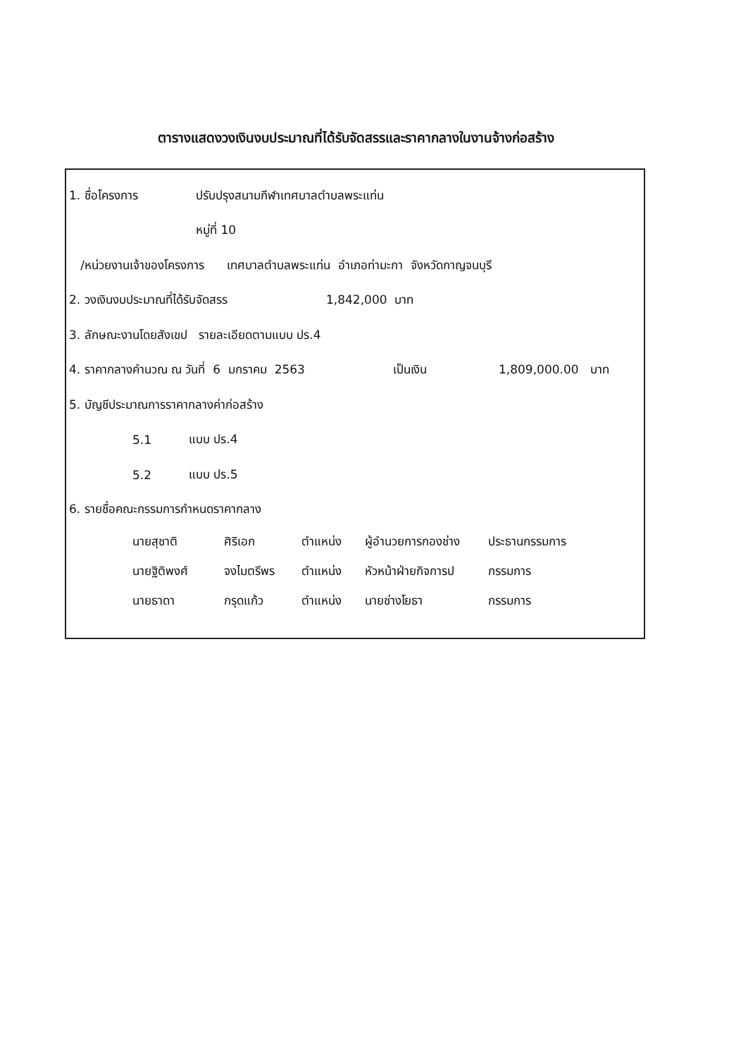ตารางแสดงวงเงินงบประมาณที่ได้รับจัดสรรและราคากลางในงานจ้างก่อสร้าง
1. ชื่อโครงการ ปรับปรุงสนามกีฬาเทศบาลตำบลพระแท่น
หมู่ที่ 10
/หน่วยงานเจ้าของโครงการ เทศบาลตำบลพระแท่น อำเภอท่ามะกา จังหวัดกาญจนบุรี
2. วงเงินงบประมาณที่ได้รับจัดสรร 1,842,000 บาท
3. ลักษณะงานโดยสังเขป รายละเอียดตามแบบ ปร.4
4. ราคากลางคำนวณ ณ วันที่ 6 มกราคม 2563 เป็นเงิน 1,809,000.00 บาท
5. บัญชีประมาณการราคากลางค่าก่อสร้าง
5.1 แบบ ปร.4
5.2 แบบ ปร.5
6. รายชื่อคณะกรรมการกำหนดราคากลาง
นายสุชาติ ศิริเอก ตำแหน่ง ผู้อำนวยการกองช่าง ประธานกรรมการ
นายฐิติพงศ์ จงไมตรีพร ตำแหน่ง หัวหน้าฝ่ายกิจการป กรรมการ
นายธาดา กรุดแก้ว ตำแหน่ง นายช่างโยธา กรรมการ